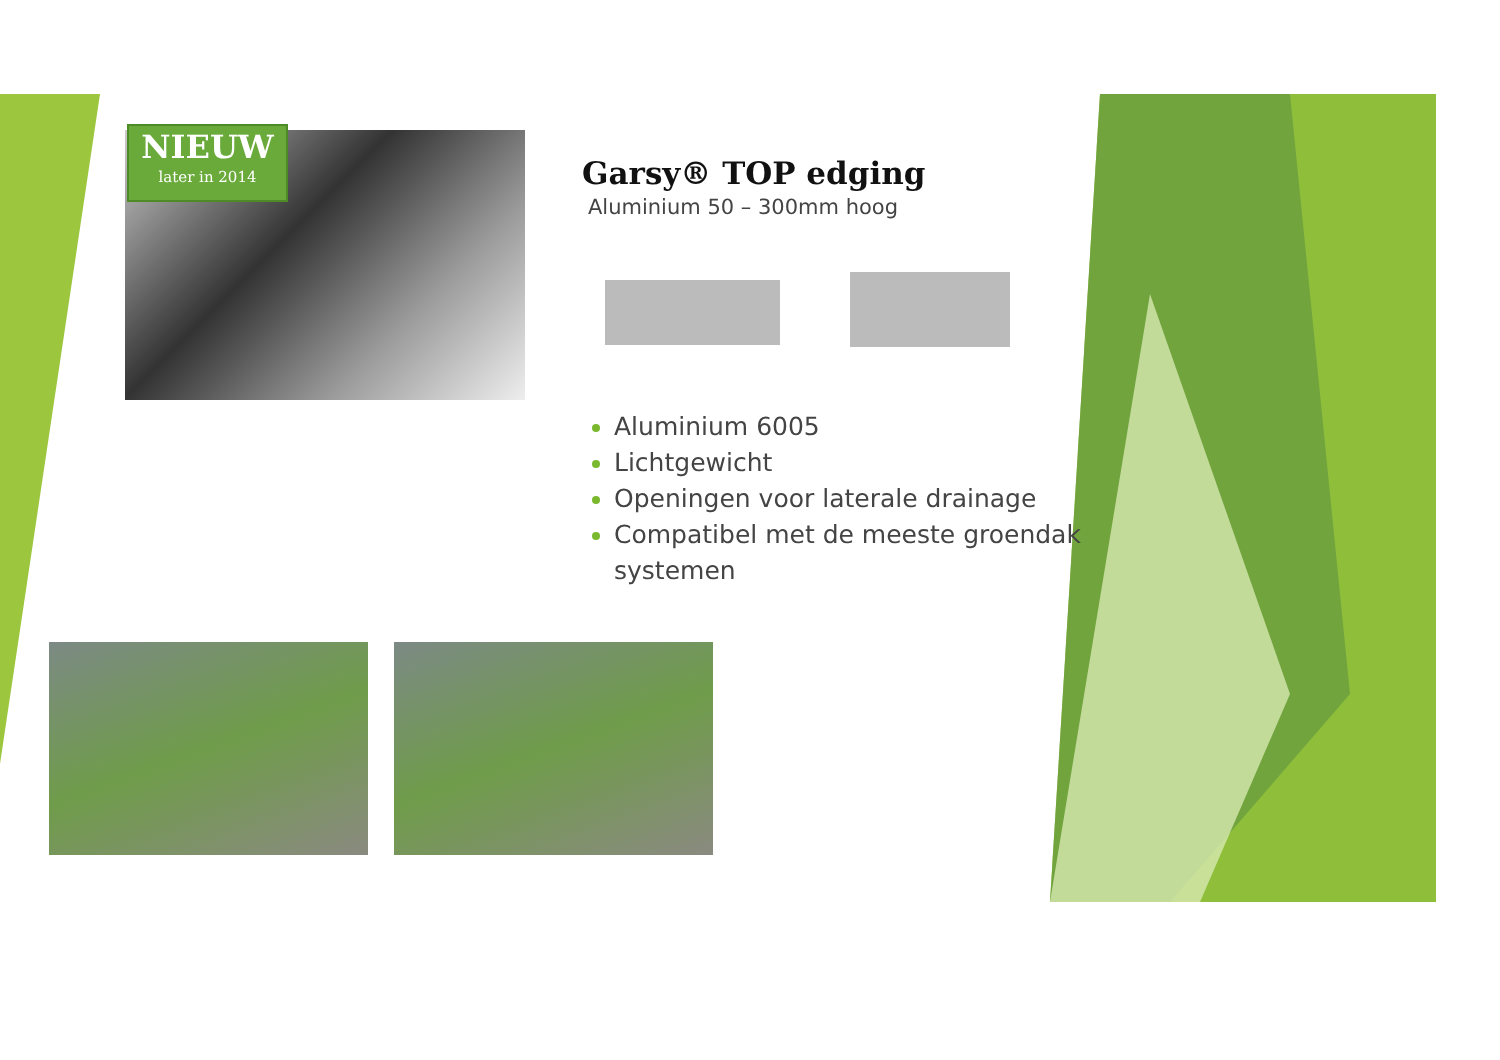NIEUW
later in 2014
Garsy® TOP edging
Aluminium 50 – 300mm hoog
Aluminium 6005
Lichtgewicht
Openingen voor laterale drainage
Compatibel met de meeste groendak systemen